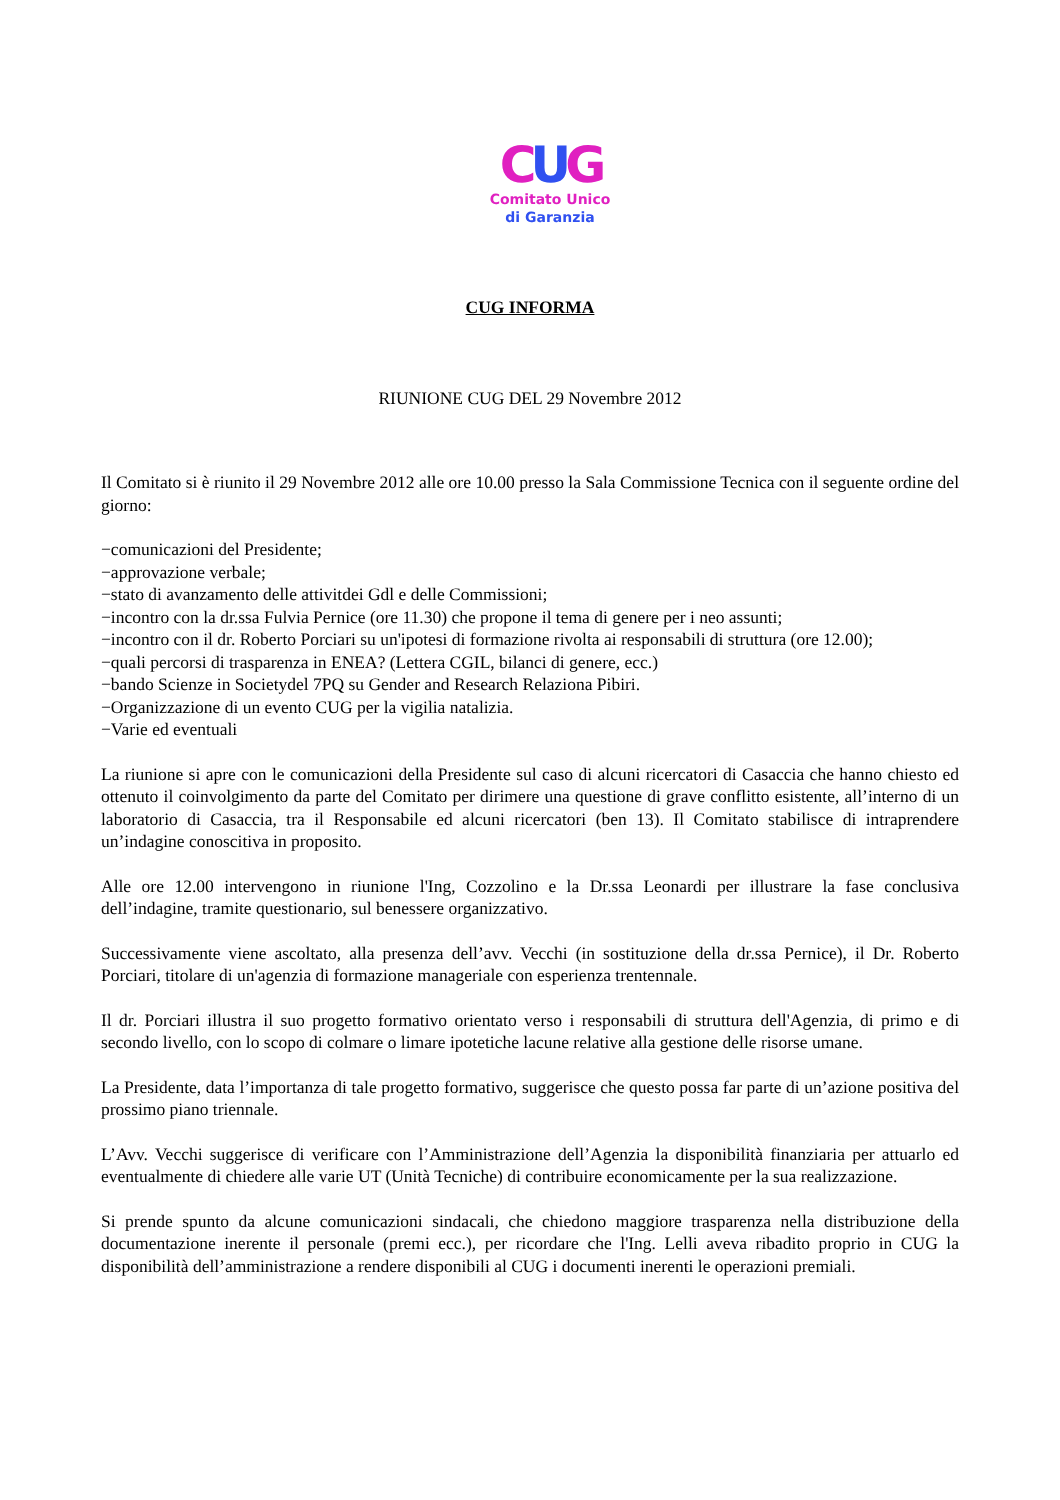CUG
Comitato Unico
di Garanzia
CUG INFORMA
RIUNIONE CUG DEL 29 Novembre 2012
Il Comitato si è riunito il 29 Novembre 2012 alle ore 10.00 presso la Sala Commissione Tecnica con il seguente ordine del giorno:
−comunicazioni del Presidente;
−approvazione verbale;
−stato di avanzamento delle attivitdei Gdl e delle Commissioni;
−incontro con la dr.ssa Fulvia Pernice (ore 11.30) che propone il tema di genere per i neo assunti;
−incontro con il dr. Roberto Porciari su un'ipotesi di formazione rivolta ai responsabili di struttura (ore 12.00);
−quali percorsi di trasparenza in ENEA? (Lettera CGIL, bilanci di genere, ecc.)
−bando Scienze in Societydel 7PQ su Gender and Research Relaziona Pibiri.
−Organizzazione di un evento CUG per la vigilia natalizia.
−Varie ed eventuali
La riunione si apre con le comunicazioni della Presidente sul caso di alcuni ricercatori di Casaccia che hanno chiesto ed ottenuto il coinvolgimento da parte del Comitato per dirimere una questione di grave conflitto esistente, all’interno di un laboratorio di Casaccia, tra il Responsabile ed alcuni ricercatori (ben 13). Il Comitato stabilisce di intraprendere un’indagine conoscitiva in proposito.
Alle ore 12.00 intervengono in riunione l'Ing, Cozzolino e la Dr.ssa Leonardi per illustrare la fase conclusiva dell’indagine, tramite questionario, sul benessere organizzativo.
Successivamente viene ascoltato, alla presenza dell’avv. Vecchi (in sostituzione della dr.ssa Pernice), il Dr. Roberto Porciari, titolare di un'agenzia di formazione manageriale con esperienza trentennale.
Il dr. Porciari illustra il suo progetto formativo orientato verso i responsabili di struttura dell'Agenzia, di primo e di secondo livello, con lo scopo di colmare o limare ipotetiche lacune relative alla gestione delle risorse umane.
La Presidente, data l’importanza di tale progetto formativo, suggerisce che questo possa far parte di un’azione positiva del prossimo piano triennale.
L’Avv. Vecchi suggerisce di verificare con l’Amministrazione dell’Agenzia la disponibilità finanziaria per attuarlo ed eventualmente di chiedere alle varie UT (Unità Tecniche) di contribuire economicamente per la sua realizzazione.
Si prende spunto da alcune comunicazioni sindacali, che chiedono maggiore trasparenza nella distribuzione della documentazione inerente il personale (premi ecc.), per ricordare che l'Ing. Lelli aveva ribadito proprio in CUG la disponibilità dell’amministrazione a rendere disponibili al CUG i documenti inerenti le operazioni premiali.